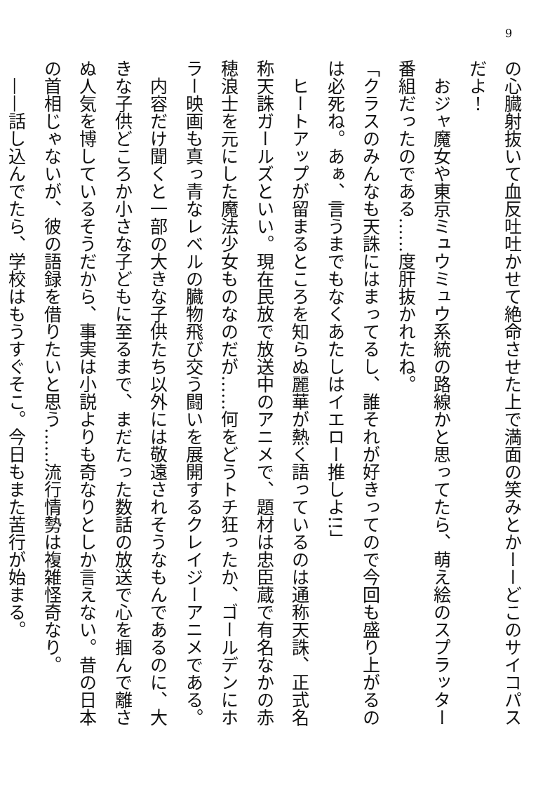9
の心臓射抜いて血反吐吐かせて絶命させた上で満面の笑みとかーーどこのサイコパスだよ！
　おジャ魔女や東京ミュウミュウ系統の路線かと思ってたら、萌え絵のスプラッター番組だったのである……度肝抜かれたね。
「クラスのみんなも天誅にはまってるし、誰それが好きってので今回も盛り上がるのは必死ね。あぁ、言うまでもなくあたしはイエロー推しよ!!」
　ヒートアップが留まるところを知らぬ麗華が熱く語っているのは通称天誅、正式名称天誅ガールズといい。現在民放で放送中のアニメで、題材は忠臣蔵で有名なかの赤穂浪士を元にした魔法少女ものなのだが……何をどうトチ狂ったか、ゴールデンにホラー映画も真っ青なレベルの臓物飛び交う闘いを展開するクレイジーアニメである。
　内容だけ聞くと一部の大きな子供たち以外には敬遠されそうなもんであるのに、大きな子供どころか小さな子どもに至るまで、まだたった数話の放送で心を掴んで離さぬ人気を博しているそうだから、事実は小説よりも奇なりとしか言えない。昔の日本の首相じゃないが、彼の語録を借りたいと思う……流行情勢は複雑怪奇なり。
　——話し込んでたら、学校はもうすぐそこ。今日もまた苦行が始まる。